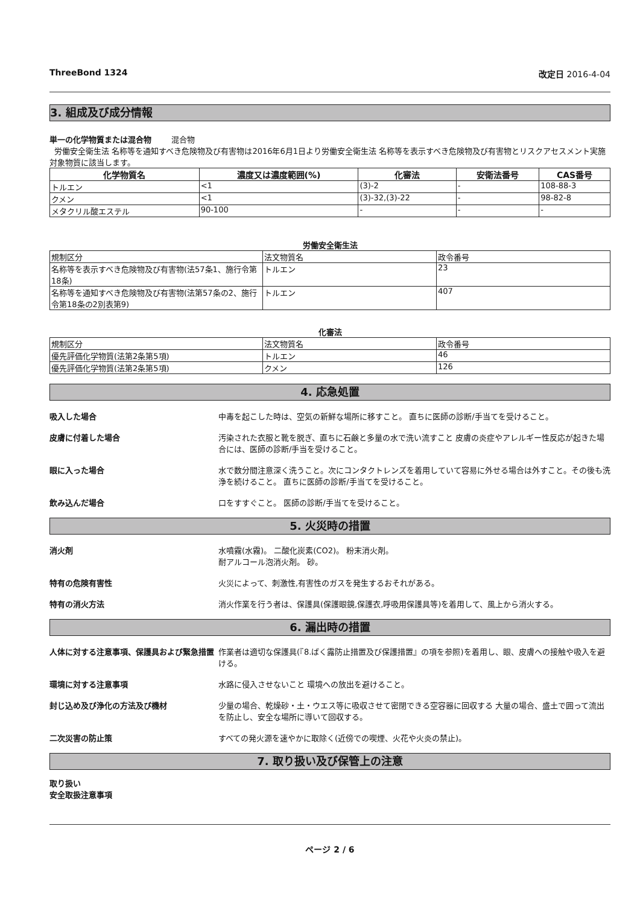ThreeBond 1324 改定日 2016-4-04
3. 組成及び成分情報
単一の化学物質または混合物 混合物
労働安全衛生法 名称等を通知すべき危険物及び有害物は2016年6月1日より労働安全衛生法 名称等を表示すべき危険物及び有害物とリスクアセスメント実施対象物質に該当します。
| 化学物質名 | 濃度又は濃度範囲(%) | 化審法 | 安衛法番号 | CAS番号 |
| --- | --- | --- | --- | --- |
| トルエン | <1 | (3)-2 | - | 108-88-3 |
| クメン | <1 | (3)-32,(3)-22 | - | 98-82-8 |
| メタクリル酸エステル | 90-100 | - | - | - |
労働安全衛生法
| 規制区分 | 法文物質名 | 政令番号 |
| 名称等を表示すべき危険物及び有害物(法57条1、施行令第18条) | トルエン | 23 |
| 名称等を通知すべき危険物及び有害物(法第57条の2、施行令第18条の2別表第9) | トルエン | 407 |
化審法
| 規制区分 | 法文物質名 | 政令番号 |
| 優先評価化学物質(法第2条第5項) | トルエン | 46 |
| 優先評価化学物質(法第2条第5項) | クメン | 126 |
4. 応急処置
吸入した場合 中毒を起こした時は、空気の新鮮な場所に移すこと。 直ちに医師の診断/手当てを受けること。
皮膚に付着した場合 汚染された衣服と靴を脱ぎ、直ちに石鹸と多量の水で洗い流すこと 皮膚の炎症やアレルギー性反応が起きた場合には、医師の診断/手当を受けること。
眼に入った場合 水で数分間注意深く洗うこと。次にコンタクトレンズを着用していて容易に外せる場合は外すこと。その後も洗浄を続けること。 直ちに医師の診断/手当てを受けること。
飲み込んだ場合 口をすすぐこと。 医師の診断/手当てを受けること。
5. 火災時の措置
消火剤 水噴霧(水霧)。 二酸化炭素(CO2)。 粉末消火剤。
耐アルコール泡消火剤。 砂。
特有の危険有害性 火災によって、刺激性,有害性のガスを発生するおそれがある。
特有の消火方法 消火作業を行う者は、保護具(保護眼鏡,保護衣,呼吸用保護具等)を着用して、風上から消火する。
6. 漏出時の措置
人体に対する注意事項、保護具および緊急措置 作業者は適切な保護具(『8.ばく露防止措置及び保護措置』の項を参照)を着用し、眼、皮膚への接触や吸入を避ける。
環境に対する注意事項 水路に侵入させないこと 環境への放出を避けること。
封じ込め及び浄化の方法及び機材 少量の場合、乾燥砂・土・ウエス等に吸収させて密閉できる空容器に回収する 大量の場合、盛土で囲って流出を防止し、安全な場所に導いて回収する。
二次災害の防止策 すべての発火源を速やかに取除く(近傍での喫煙、火花や火炎の禁止)。
7. 取り扱い及び保管上の注意
取り扱い
安全取扱注意事項
ページ 2 / 6